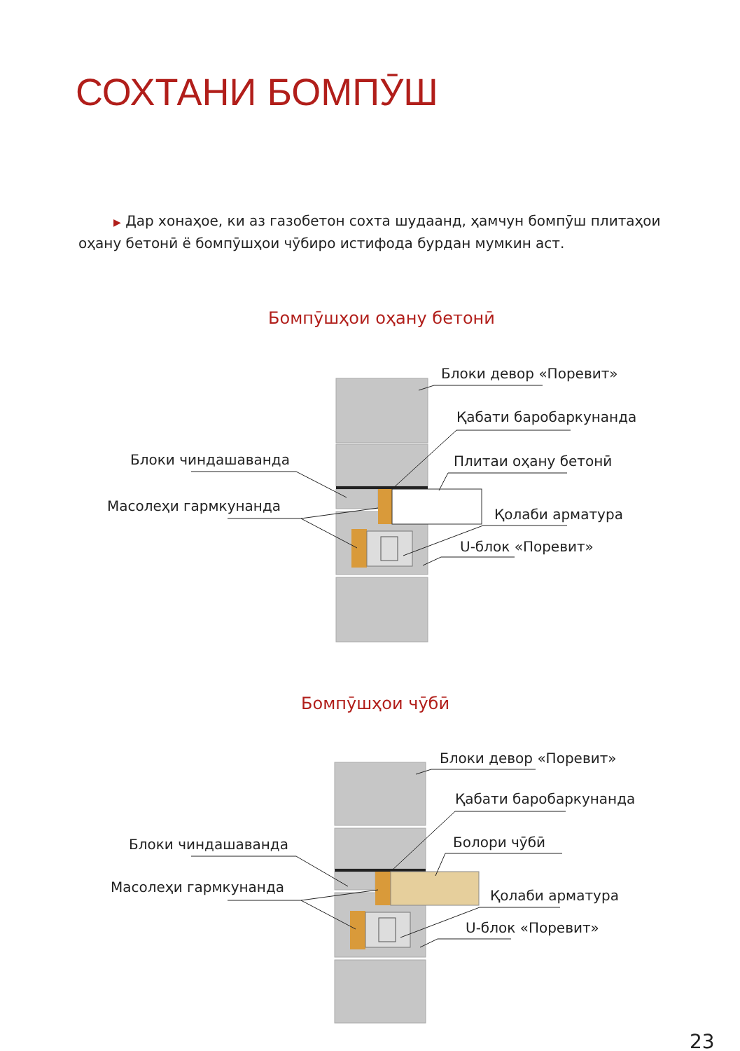СОХТАНИ БОМПӮШ
▶ Дар хонаҳое, ки аз газобетон сохта шудаанд, ҳамчун бомпӯш плитаҳои оҳану бетонӣ ё бомпӯшҳои чӯбиро истифода бурдан мумкин аст.
Бомпӯшҳои оҳану бетонӣ
Блоки девор «Поревит»
Қабати баробаркунанда
Плитаи оҳану бетонӣ
Блоки чиндашаванда
Масолеҳи гармкунанда
Қолаби арматура
U-блок «Поревит»
Бомпӯшҳои чӯбӣ
Блоки девор «Поревит»
Қабати баробаркунанда
Болори чӯбӣ
Блоки чиндашаванда
Масолеҳи гармкунанда
Қолаби арматура
U-блок «Поревит»
23